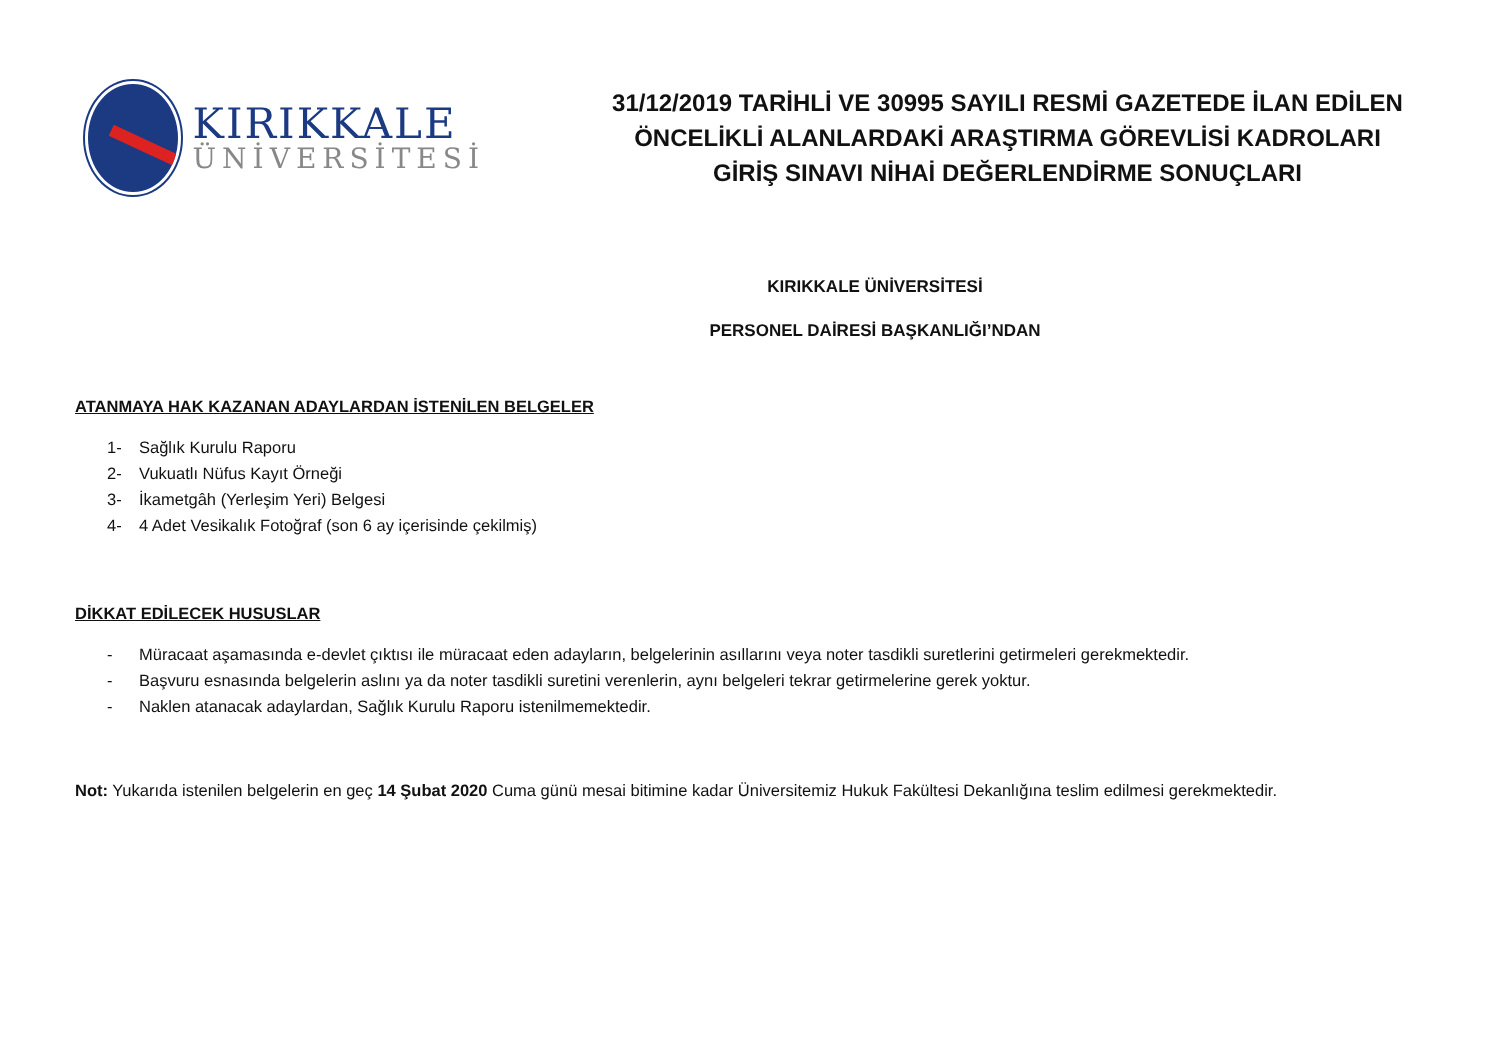KIRIKKALE
ÜNİVERSİTESİ
31/12/2019 TARİHLİ VE 30995 SAYILI RESMİ GAZETEDE İLAN EDİLEN
ÖNCELİKLİ ALANLARDAKİ ARAŞTIRMA GÖREVLİSİ KADROLARI
GİRİŞ SINAVI NİHAİ DEĞERLENDİRME SONUÇLARI
KIRIKKALE ÜNİVERSİTESİ
PERSONEL DAİRESİ BAŞKANLIĞI’NDAN
ATANMAYA HAK KAZANAN ADAYLARDAN İSTENİLEN BELGELER
1- Sağlık Kurulu Raporu
2- Vukuatlı Nüfus Kayıt Örneği
3- İkametgâh (Yerleşim Yeri) Belgesi
4- 4 Adet Vesikalık Fotoğraf (son 6 ay içerisinde çekilmiş)
DİKKAT EDİLECEK HUSUSLAR
- Müracaat aşamasında e-devlet çıktısı ile müracaat eden adayların, belgelerinin asıllarını veya noter tasdikli suretlerini getirmeleri gerekmektedir.
- Başvuru esnasında belgelerin aslını ya da noter tasdikli suretini verenlerin, aynı belgeleri tekrar getirmelerine gerek yoktur.
- Naklen atanacak adaylardan, Sağlık Kurulu Raporu istenilmemektedir.
Not: Yukarıda istenilen belgelerin en geç 14 Şubat 2020 Cuma günü mesai bitimine kadar Üniversitemiz Hukuk Fakültesi Dekanlığına teslim edilmesi gerekmektedir.